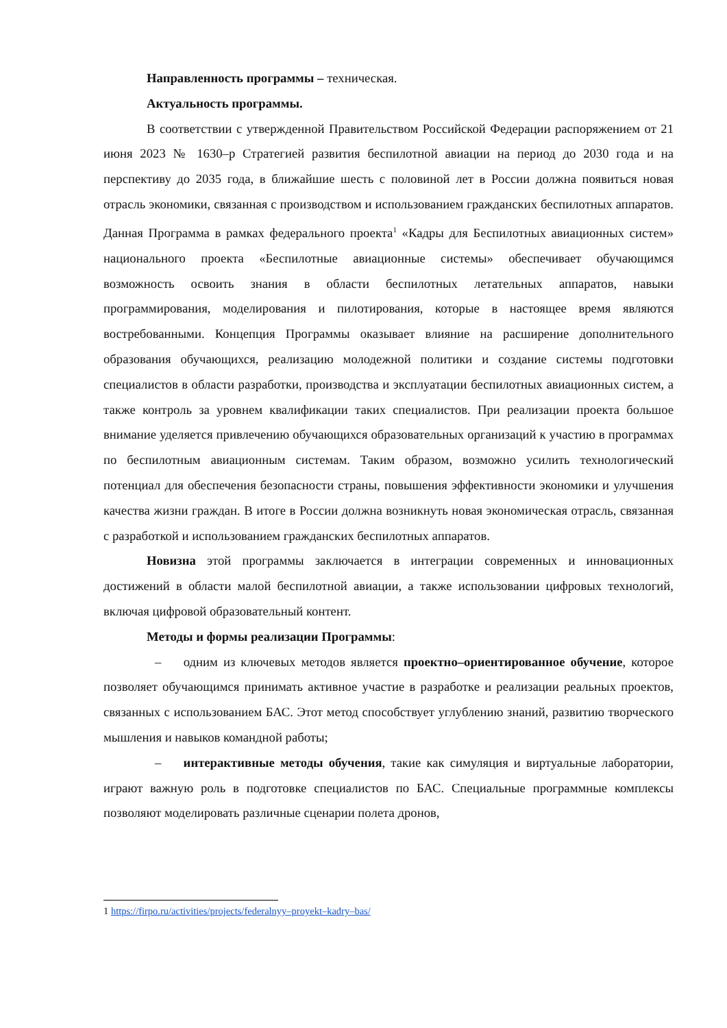Направленность программы – техническая.
Актуальность программы.
В соответствии с утвержденной Правительством Российской Федерации распоряжением от 21 июня 2023 № 1630–р Стратегией развития беспилотной авиации на период до 2030 года и на перспективу до 2035 года, в ближайшие шесть с половиной лет в России должна появиться новая отрасль экономики, связанная с производством и использованием гражданских беспилотных аппаратов. Данная Программа в рамках федерального проекта<sup>1</sup> «Кадры для Беспилотных авиационных систем» национального проекта «Беспилотные авиационные системы» обеспечивает обучающимся возможность освоить знания в области беспилотных летательных аппаратов, навыки программирования, моделирования и пилотирования, которые в настоящее время являются востребованными. Концепция Программы оказывает влияние на расширение дополнительного образования обучающихся, реализацию молодежной политики и создание системы подготовки специалистов в области разработки, производства и эксплуатации беспилотных авиационных систем, а также контроль за уровнем квалификации таких специалистов. При реализации проекта большое внимание уделяется привлечению обучающихся образовательных организаций к участию в программах по беспилотным авиационным системам. Таким образом, возможно усилить технологический потенциал для обеспечения безопасности страны, повышения эффективности экономики и улучшения качества жизни граждан. В итоге в России должна возникнуть новая экономическая отрасль, связанная с разработкой и использованием гражданских беспилотных аппаратов.
Новизна этой программы заключается в интеграции современных и инновационных достижений в области малой беспилотной авиации, а также использовании цифровых технологий, включая цифровой образовательный контент.
Методы и формы реализации Программы:
– одним из ключевых методов является проектно–ориентированное обучение, которое позволяет обучающимся принимать активное участие в разработке и реализации реальных проектов, связанных с использованием БАС. Этот метод способствует углублению знаний, развитию творческого мышления и навыков командной работы;
– интерактивные методы обучения, такие как симуляция и виртуальные лаборатории, играют важную роль в подготовке специалистов по БАС. Специальные программные комплексы позволяют моделировать различные сценарии полета дронов,
1 https://firpo.ru/activities/projects/federalnyy–proyekt–kadry–bas/